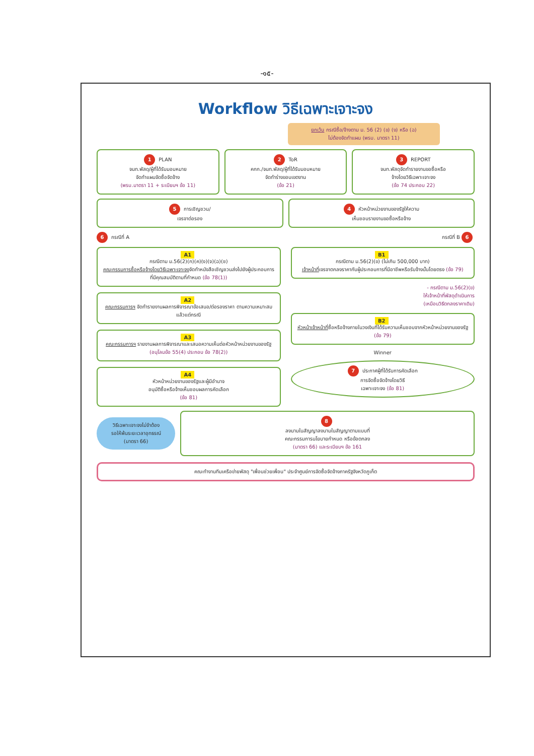-๑๕-
Workflow วิธีเฉพาะเจาะจง
ยกเว้น กรณีซื้อ/จ้างตาม ม. 56 (2) (ข) (ง) หรือ (ฉ)
ไม่ต้องจัดทำแผน (พรบ. มาตรา 11)
1 PLAN
จนท.พัสดุ/ผู้ที่ได้รับมอบหมาย
จัดทำแผนจัดซื้อจัดจ้าง
(พรบ.มาตรา 11 + ระเบียบฯ ข้อ 11)
2 ToR
คกก./จนท.พัสดุ/ผู้ที่ได้รับมอบหมาย
จัดทำร่างขอบเขตงาน
(ข้อ 21)
3 REPORT
จนท.พัสดุจัดทำรายงานขอซื้อหรือ
จ้างโดยวิธีเฉพาะเจาะจง
(ข้อ 74 ประกอบ 22)
5 การเชิญชวน/
เจรจาต่อรอง
4 หัวหน้าหน่วยงานของรัฐให้ความ
เห็นชอบรายงานขอซื้อหรือจ้าง
6 กรณีที่ A กรณีที่ B 6
A1
กรณีตาม ม.56(2)(ก)(ค)(ง)(จ)(ฉ)(ช)
คณะกรรมการซื้อหรือจ้างโดยวิธีเฉพาะเจาะจงจัดทำหนังสือเชิญชวนส่งไปยังผู้ประกอบการที่มีคุณสมบัติตามที่กำหนด (ข้อ 78(1))
A2
คณะกรรมการฯ จัดทำรายงานผลการพิจารณาข้อเสนอ/ต่อรองราคา ตามความเหมาะสมแล้วแต่กรณี
A3
คณะกรรมการฯ รายงานผลการพิจารณาและเสนอความเห็นต่อหัวหน้าหน่วยงานของรัฐ
(อนุโลมข้อ 55(4) ประกอบ ข้อ 78(2))
A4
หัวหน้าหน่วยงานของรัฐและผู้มีอำนาจ
อนุมัติซื้อหรือจ้างเห็นชอบผลการคัดเลือก
(ข้อ 81)
B1
กรณีตาม ม.56(2)(ข) (ไม่เกิน 500,000 บาท)
เจ้าหน้าที่เจรจาตกลงราคากับผู้ประกอบการที่มีอาชีพหรือรับจ้างนั้นโดยตรง (ข้อ 79)
- กรณีตาม ม.56(2)(ข)
ให้เจ้าหน้าที่พัสดุดำเนินการ
(เหมือนวิธีตกลงราคาเดิม)
B2
หัวหน้าเจ้าหน้าที่ซื้อหรือจ้างภายในวงเงินที่ได้รับความเห็นชอบจากหัวหน้าหน่วยงานของรัฐ
(ข้อ 79)
Winner
7 ประกาศผู้ที่ได้รับการคัดเลือก
การจัดซื้อจัดจ้างโดยวิธี
เฉพาะเจาะจง (ข้อ 81)
วิธีเฉพาะเจาะจงไม่จำต้อง
รอให้พ้นระยะเวลาอุทธรณ์
(มาตรา 66)
8
ลงนามในสัญญาลงนามในสัญญาตามแบบที่
คณะกรรมการนโยบายกำหนด หรือข้อตกลง
(มาตรา 66) และระเบียบฯ ข้อ 161
คณะทำงานทีมเครือข่ายพัสดุ "เพื่อนช่วยเพื่อน" ประจำศูนย์การจัดซื้อจัดจ้างภาครัฐจังหวัดภูเก็ต